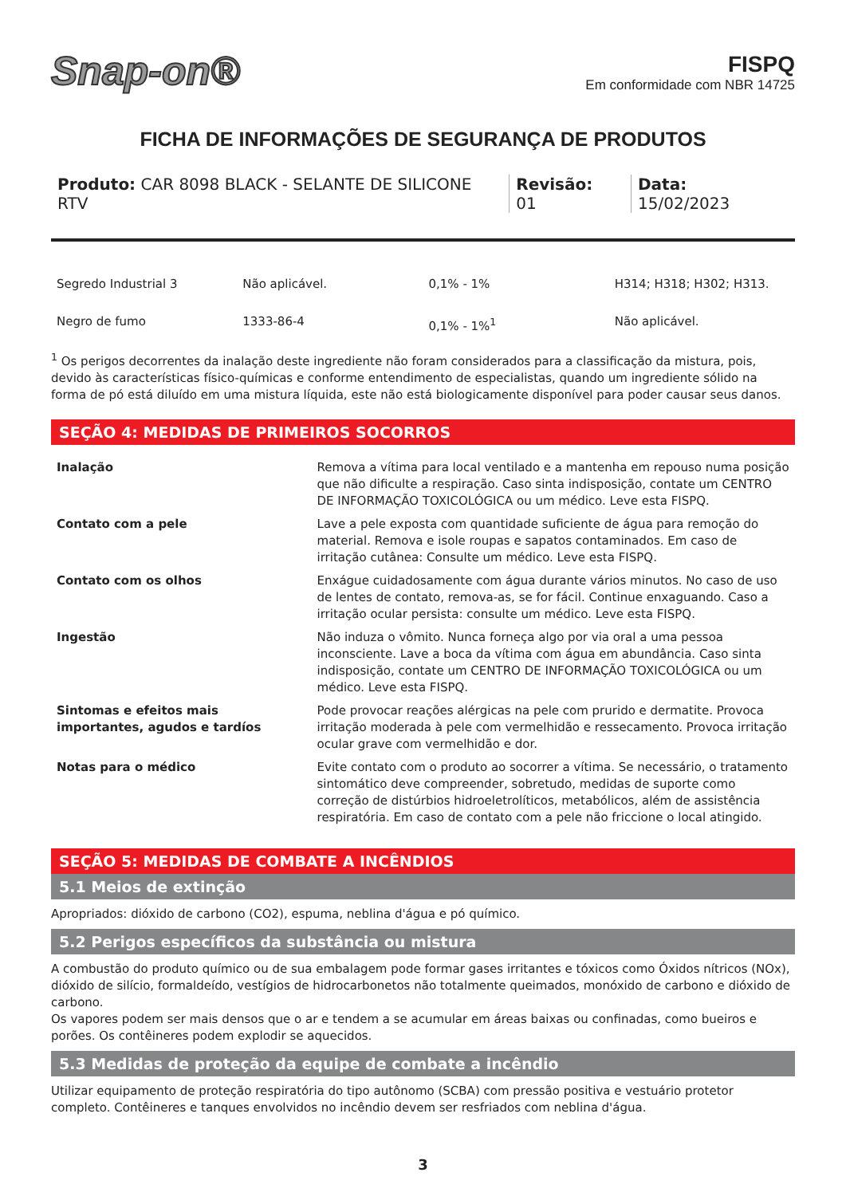Snap-on®
FISPQ
Em conformidade com NBR 14725
FICHA DE INFORMAÇÕES DE SEGURANÇA DE PRODUTOS
Produto: CAR 8098 BLACK - SELANTE DE SILICONE RTV
Revisão: 01 Data: 15/02/2023
| Segredo Industrial 3 | Não aplicável. | 0,1% - 1% | H314; H318; H302; H313. |
| Negro de fumo | 1333-86-4 | 0,1% - 1%<sup>1</sup> | Não aplicável. |
<sup>1</sup> Os perigos decorrentes da inalação deste ingrediente não foram considerados para a classificação da mistura, pois, devido às características físico-químicas e conforme entendimento de especialistas, quando um ingrediente sólido na forma de pó está diluído em uma mistura líquida, este não está biologicamente disponível para poder causar seus danos.
SEÇÃO 4: MEDIDAS DE PRIMEIROS SOCORROS
| Inalação | Remova a vítima para local ventilado e a mantenha em repouso numa posição que não dificulte a respiração. Caso sinta indisposição, contate um CENTRO DE INFORMAÇÃO TOXICOLÓGICA ou um médico. Leve esta FISPQ. |
| Contato com a pele | Lave a pele exposta com quantidade suficiente de água para remoção do material. Remova e isole roupas e sapatos contaminados. Em caso de irritação cutânea: Consulte um médico. Leve esta FISPQ. |
| Contato com os olhos | Enxágue cuidadosamente com água durante vários minutos. No caso de uso de lentes de contato, remova-as, se for fácil. Continue enxaguando. Caso a irritação ocular persista: consulte um médico. Leve esta FISPQ. |
| Ingestão | Não induza o vômito. Nunca forneça algo por via oral a uma pessoa inconsciente. Lave a boca da vítima com água em abundância. Caso sinta indisposição, contate um CENTRO DE INFORMAÇÃO TOXICOLÓGICA ou um médico. Leve esta FISPQ. |
| Sintomas e efeitos mais importantes, agudos e tardíos | Pode provocar reações alérgicas na pele com prurido e dermatite. Provoca irritação moderada à pele com vermelhidão e ressecamento. Provoca irritação ocular grave com vermelhidão e dor. |
| Notas para o médico | Evite contato com o produto ao socorrer a vítima. Se necessário, o tratamento sintomático deve compreender, sobretudo, medidas de suporte como correção de distúrbios hidroeletrolíticos, metabólicos, além de assistência respiratória. Em caso de contato com a pele não friccione o local atingido. |
SEÇÃO 5: MEDIDAS DE COMBATE A INCÊNDIOS
5.1 Meios de extinção
Apropriados: dióxido de carbono (CO2), espuma, neblina d'água e pó químico.
5.2 Perigos específicos da substância ou mistura
A combustão do produto químico ou de sua embalagem pode formar gases irritantes e tóxicos como Óxidos nítricos (NOx), dióxido de silício, formaldeído, vestígios de hidrocarbonetos não totalmente queimados, monóxido de carbono e dióxido de carbono.
Os vapores podem ser mais densos que o ar e tendem a se acumular em áreas baixas ou confinadas, como bueiros e porões. Os contêineres podem explodir se aquecidos.
5.3 Medidas de proteção da equipe de combate a incêndio
Utilizar equipamento de proteção respiratória do tipo autônomo (SCBA) com pressão positiva e vestuário protetor completo. Contêineres e tanques envolvidos no incêndio devem ser resfriados com neblina d'água.
3